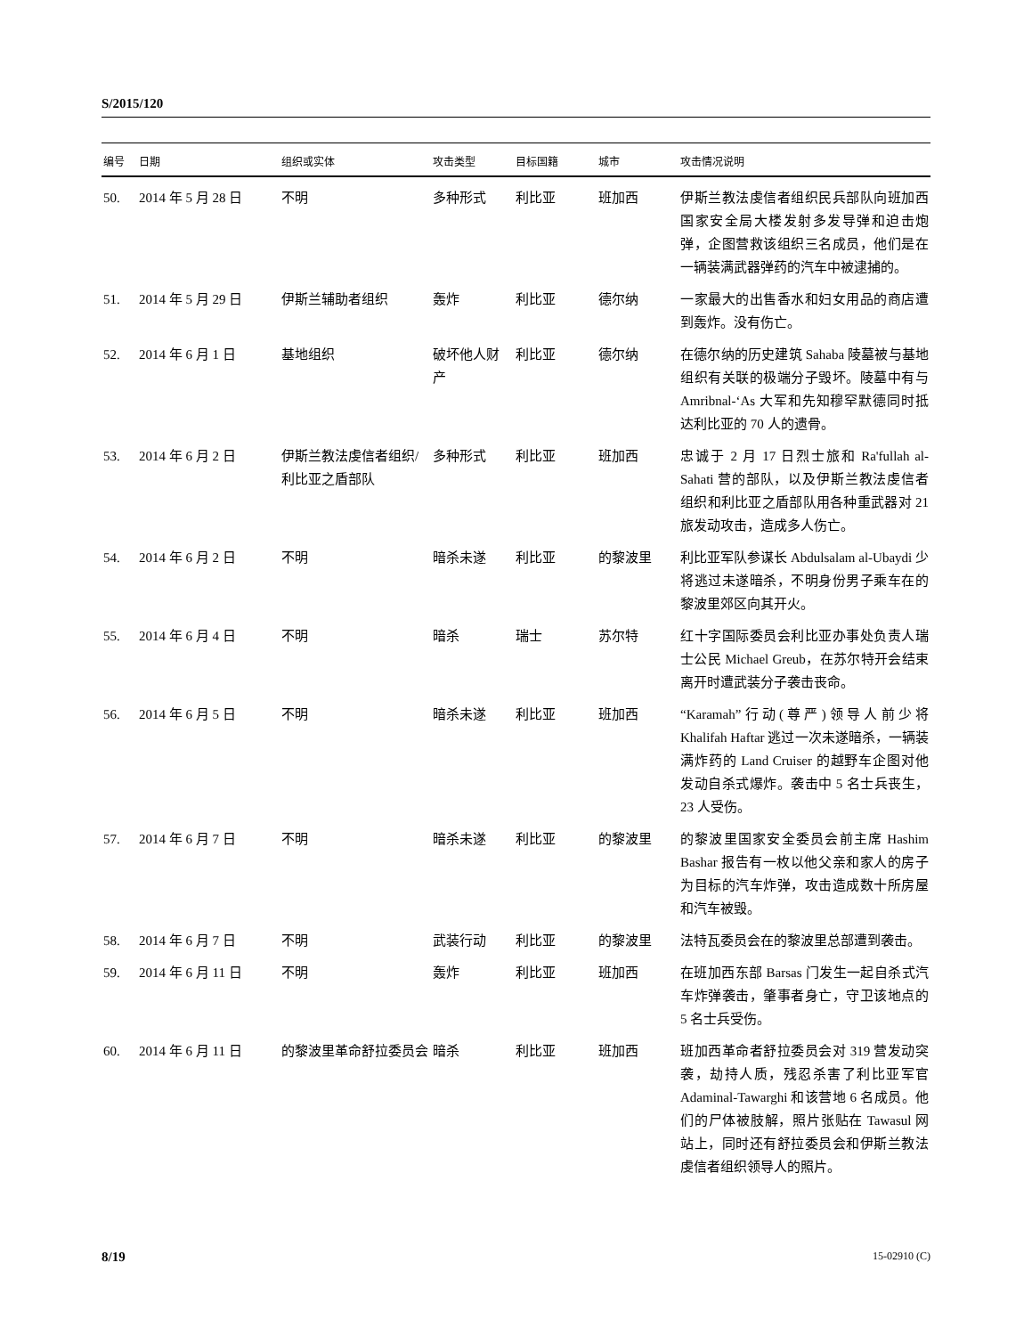S/2015/120
| 编号 | 日期 | 组织或实体 | 攻击类型 | 目标国籍 | 城市 | 攻击情况说明 |
| --- | --- | --- | --- | --- | --- | --- |
| 50. | 2014 年 5 月 28 日 | 不明 | 多种形式 | 利比亚 | 班加西 | 伊斯兰教法虔信者组织民兵部队向班加西国家安全局大楼发射多发导弹和迫击炮弹，企图营救该组织三名成员，他们是在一辆装满武器弹药的汽车中被逮捕的。 |
| 51. | 2014 年 5 月 29 日 | 伊斯兰辅助者组织 | 轰炸 | 利比亚 | 德尔纳 | 一家最大的出售香水和妇女用品的商店遭到轰炸。没有伤亡。 |
| 52. | 2014 年 6 月 1 日 | 基地组织 | 破坏他人财产 | 利比亚 | 德尔纳 | 在德尔纳的历史建筑 Sahaba 陵墓被与基地组织有关联的极端分子毁坏。陵墓中有与 Amribnal-‘As 大军和先知穆罕默德同时抵达利比亚的 70 人的遗骨。 |
| 53. | 2014 年 6 月 2 日 | 伊斯兰教法虔信者组织/利比亚之盾部队 | 多种形式 | 利比亚 | 班加西 | 忠诚于 2 月 17 日烈士旅和 Ra'fullah al-Sahati 营的部队，以及伊斯兰教法虔信者组织和利比亚之盾部队用各种重武器对 21 旅发动攻击，造成多人伤亡。 |
| 54. | 2014 年 6 月 2 日 | 不明 | 暗杀未遂 | 利比亚 | 的黎波里 | 利比亚军队参谋长 Abdulsalam al-Ubaydi 少将逃过未遂暗杀，不明身份男子乘车在的黎波里郊区向其开火。 |
| 55. | 2014 年 6 月 4 日 | 不明 | 暗杀 | 瑞士 | 苏尔特 | 红十字国际委员会利比亚办事处负责人瑞士公民 Michael Greub，在苏尔特开会结束离开时遭武装分子袭击丧命。 |
| 56. | 2014 年 6 月 5 日 | 不明 | 暗杀未遂 | 利比亚 | 班加西 | “Karamah”行动(尊严)领导人前少将 Khalifah Haftar 逃过一次未遂暗杀，一辆装满炸药的 Land Cruiser 的越野车企图对他发动自杀式爆炸。袭击中 5 名士兵丧生，23 人受伤。 |
| 57. | 2014 年 6 月 7 日 | 不明 | 暗杀未遂 | 利比亚 | 的黎波里 | 的黎波里国家安全委员会前主席 Hashim Bashar 报告有一枚以他父亲和家人的房子为目标的汽车炸弹，攻击造成数十所房屋和汽车被毁。 |
| 58. | 2014 年 6 月 7 日 | 不明 | 武装行动 | 利比亚 | 的黎波里 | 法特瓦委员会在的黎波里总部遭到袭击。 |
| 59. | 2014 年 6 月 11 日 | 不明 | 轰炸 | 利比亚 | 班加西 | 在班加西东部 Barsas 门发生一起自杀式汽车炸弹袭击，肇事者身亡，守卫该地点的 5 名士兵受伤。 |
| 60. | 2014 年 6 月 11 日 | 的黎波里革命舒拉委员会 | 暗杀 | 利比亚 | 班加西 | 班加西革命者舒拉委员会对 319 营发动突袭，劫持人质，残忍杀害了利比亚军官 Adaminal-Tawarghi 和该营地 6 名成员。他们的尸体被肢解，照片张贴在 Tawasul 网站上，同时还有舒拉委员会和伊斯兰教法虔信者组织领导人的照片。 |
8/19 15-02910 (C)